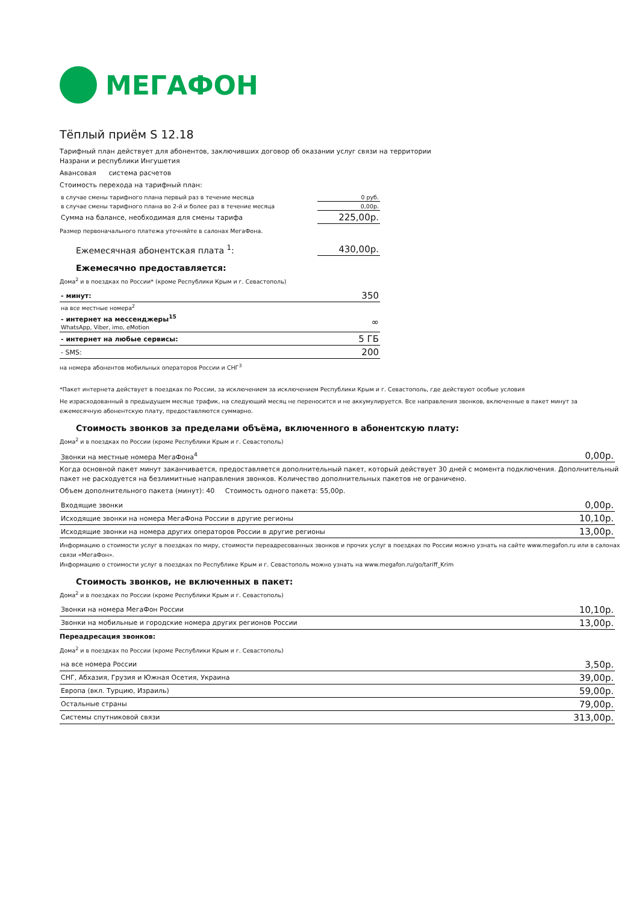МЕГАФОН
Тёплый приём S 12.18
Тарифный план действует для абонентов, заключивших договор об оказании услуг связи на территории
Назрани и республики Ингушетия
Авансовая система расчетов
Стоимость перехода на тарифный план:
| в случае смены тарифного плана первый раз в течение месяца | 0 руб. |
| в случае смены тарифного плана во 2-й и более раз в течение месяца | 0,00р. |
| Сумма на балансе, необходимая для смены тарифа | 225,00р. |
Размер первоначального платежа уточняйте в салонах МегаФона.
| Ежемесячная абонентская плата <sup>1</sup>: | 430,00р. |
Ежемесячно предоставляется:
Дома<sup>2</sup> и в поездках по России* (кроме Республики Крым и г. Севастополь)
| - минут: | 350 |
| на все местные номера<sup>2</sup> | |
| - интернет на мессенджеры<sup>15</sup> WhatsApp, Viber, imo, eMotion | ∞ |
| - интернет на любые сервисы: | 5 ГБ |
| - SMS: | 200 |
на номера абонентов мобильных операторов России и СНГ<sup>3</sup>
*Пакет интернета действует в поездках по России, за исключением за исключением Республики Крым и г. Севастополь, где действуют особые условия
Не израсходованный в предыдущем месяце трафик, на следующий месяц не переносится и не аккумулируется. Все направления звонков, включенные в пакет минут за ежемесячную абонентскую плату, предоставляются суммарно.
Стоимость звонков за пределами объёма, включенного в абонентскую плату:
Дома<sup>2</sup> и в поездках по России (кроме Республики Крым и г. Севастополь)
| Звонки на местные номера МегаФона<sup>4</sup> | 0,00р. |
Когда основной пакет минут заканчивается, предоставляется дополнительный пакет, который действует 30 дней с момента подключения. Дополнительный пакет не расходуется на безлимитные направления звонков. Количество дополнительных пакетов не ограничено.
Объем дополнительного пакета (минут): 40 Стоимость одного пакета: 55,00р.
| Входящие звонки | 0,00р. |
| Исходящие звонки на номера МегаФона России в другие регионы | 10,10р. |
| Исходящие звонки на номера других операторов России в другие регионы | 13,00р. |
Информацию о стоимости услуг в поездках по миру, стоимости переадресованных звонков и прочих услуг в поездках по России можно узнать на сайте www.megafon.ru или в салонах связи «МегаФон».
Информацию о стоимости услуг в поездках по Республике Крым и г. Севастополь можно узнать на www.megafon.ru/go/tariff_Krim
Стоимость звонков, не включенных в пакет:
Дома<sup>2</sup> и в поездках по России (кроме Республики Крым и г. Севастополь)
| Звонки на номера МегаФон России | 10,10р. |
| Звонки на мобильные и городские номера других регионов России | 13,00р. |
Переадресация звонков:
Дома<sup>2</sup> и в поездках по России (кроме Республики Крым и г. Севастополь)
| на все номера России | 3,50р. |
| СНГ, Абхазия, Грузия и Южная Осетия, Украина | 39,00р. |
| Европа (вкл. Турцию, Израиль) | 59,00р. |
| Остальные страны | 79,00р. |
| Системы спутниковой связи | 313,00р. |